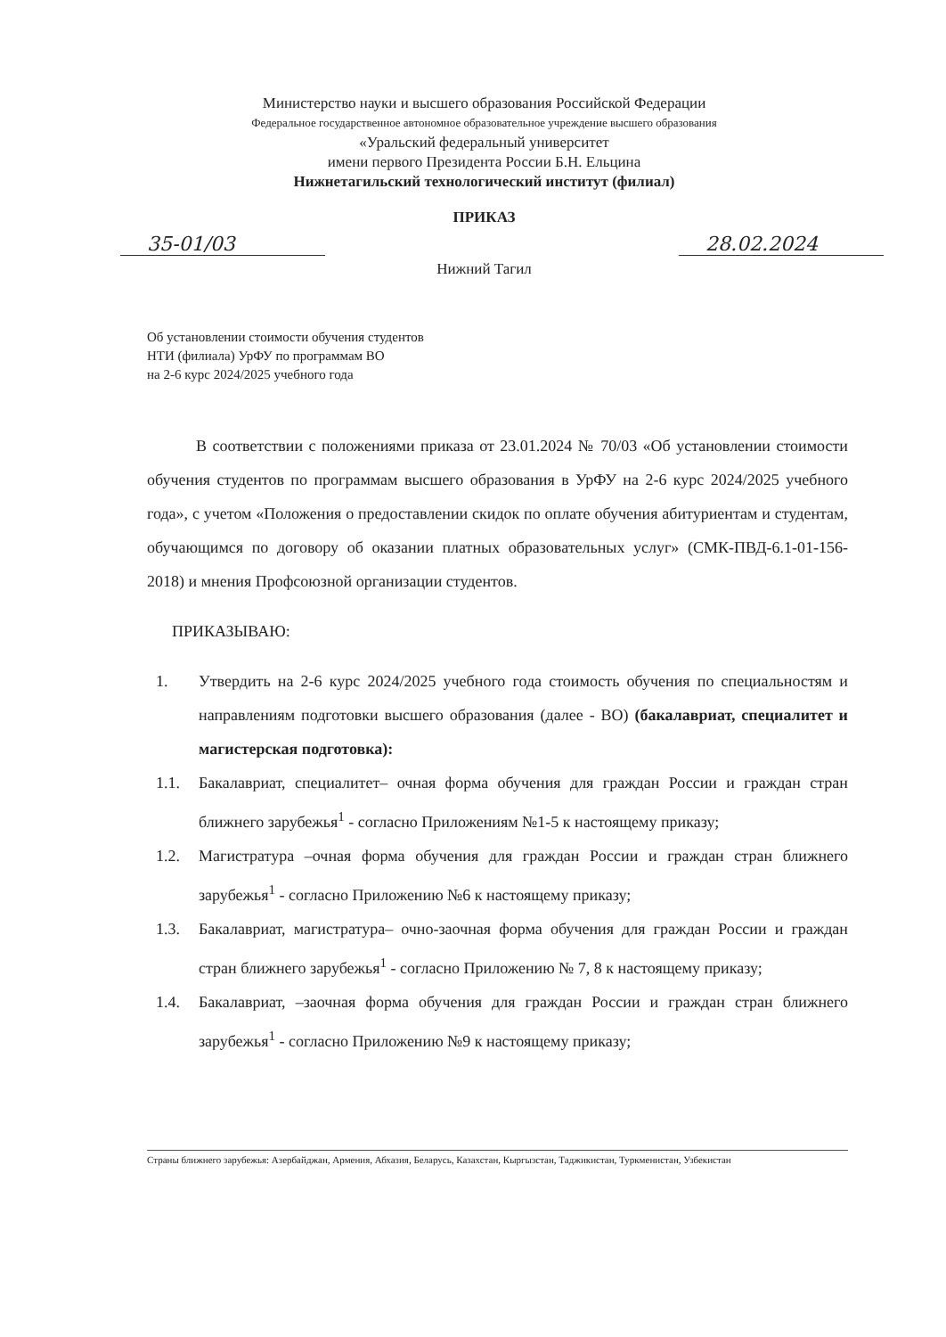Министерство науки и высшего образования Российской Федерации
Федеральное государственное автономное образовательное учреждение высшего образования
«Уральский федеральный университет
имени первого Президента России Б.Н. Ельцина
Нижнетагильский технологический институт (филиал)
ПРИКАЗ
35-01/03 28.02.2024
Нижний Тагил
Об установлении стоимости обучения студентов
НТИ (филиала) УрФУ по программам ВО
на 2-6 курс 2024/2025 учебного года
В соответствии с положениями приказа от 23.01.2024 № 70/03 «Об установлении стоимости обучения студентов по программам высшего образования в УрФУ на 2-6 курс 2024/2025 учебного года», с учетом «Положения о предоставлении скидок по оплате обучения абитуриентам и студентам, обучающимся по договору об оказании платных образовательных услуг» (СМК-ПВД-6.1-01-156-2018) и мнения Профсоюзной организации студентов.
ПРИКАЗЫВАЮ:
1. Утвердить на 2-6 курс 2024/2025 учебного года стоимость обучения по специальностям и направлениям подготовки высшего образования (далее - ВО) (бакалавриат, специалитет и магистерская подготовка):
1.1. Бакалавриат, специалитет– очная форма обучения для граждан России и граждан стран ближнего зарубежья<sup>1</sup> - согласно Приложениям №1-5 к настоящему приказу;
1.2. Магистратура –очная форма обучения для граждан России и граждан стран ближнего зарубежья<sup>1</sup> - согласно Приложению №6 к настоящему приказу;
1.3. Бакалавриат, магистратура– очно-заочная форма обучения для граждан России и граждан стран ближнего зарубежья<sup>1</sup> - согласно Приложению № 7, 8 к настоящему приказу;
1.4. Бакалавриат, –заочная форма обучения для граждан России и граждан стран ближнего зарубежья<sup>1</sup> - согласно Приложению №9 к настоящему приказу;
Страны ближнего зарубежья: Азербайджан, Армения, Абхазия, Беларусь, Казахстан, Кыргызстан, Таджикистан, Туркменистан, Узбекистан